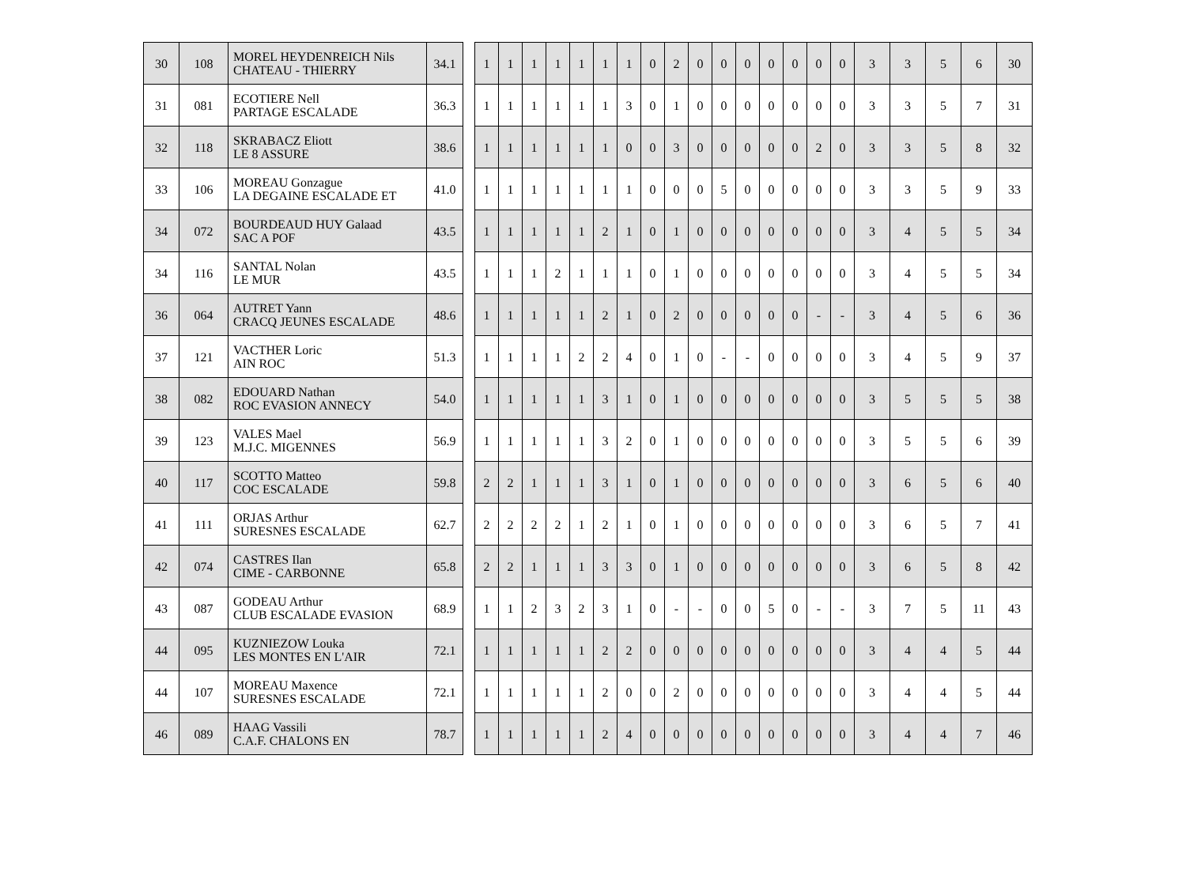| 30 | 108 | MOREL HEYDENREICH Nils CHATEAU - THIERRY | 34.1 |
| 31 | 081 | ECOTIERE Nell PARTAGE ESCALADE | 36.3 |
| 32 | 118 | SKRABACZ Eliott LE 8 ASSURE | 38.6 |
| 33 | 106 | MOREAU Gonzague LA DEGAINE ESCALADE ET | 41.0 |
| 34 | 072 | BOURDEAUD HUY Galaad SAC A POF | 43.5 |
| 34 | 116 | SANTAL Nolan LE MUR | 43.5 |
| 36 | 064 | AUTRET Yann CRACQ JEUNES ESCALADE | 48.6 |
| 37 | 121 | VACTHER Loric AIN ROC | 51.3 |
| 38 | 082 | EDOUARD Nathan ROC EVASION ANNECY | 54.0 |
| 39 | 123 | VALES Mael M.J.C. MIGENNES | 56.9 |
| 40 | 117 | SCOTTO Matteo COC ESCALADE | 59.8 |
| 41 | 111 | ORJAS Arthur SURESNES ESCALADE | 62.7 |
| 42 | 074 | CASTRES Ilan CIME - CARBONNE | 65.8 |
| 43 | 087 | GODEAU Arthur CLUB ESCALADE EVASION | 68.9 |
| 44 | 095 | KUZNIEZOW Louka LES MONTES EN L'AIR | 72.1 |
| 44 | 107 | MOREAU Maxence SURESNES ESCALADE | 72.1 |
| 46 | 089 | HAAG Vassili C.A.F. CHALONS EN | 78.7 |
| 1 | 1 | 1 | 1 | 1 | 1 | 1 | 0 | 2 | 0 | 0 | 0 | 0 | 0 | 0 | 0 | 3 | 3 | 5 | 6 | 30 |
| 1 | 1 | 1 | 1 | 1 | 1 | 3 | 0 | 1 | 0 | 0 | 0 | 0 | 0 | 0 | 0 | 3 | 3 | 5 | 7 | 31 |
| 1 | 1 | 1 | 1 | 1 | 1 | 0 | 0 | 3 | 0 | 0 | 0 | 0 | 0 | 2 | 0 | 3 | 3 | 5 | 8 | 32 |
| 1 | 1 | 1 | 1 | 1 | 1 | 1 | 0 | 0 | 0 | 5 | 0 | 0 | 0 | 0 | 0 | 3 | 3 | 5 | 9 | 33 |
| 1 | 1 | 1 | 1 | 1 | 2 | 1 | 0 | 1 | 0 | 0 | 0 | 0 | 0 | 0 | 0 | 3 | 4 | 5 | 5 | 34 |
| 1 | 1 | 1 | 2 | 1 | 1 | 1 | 0 | 1 | 0 | 0 | 0 | 0 | 0 | 0 | 0 | 3 | 4 | 5 | 5 | 34 |
| 1 | 1 | 1 | 1 | 1 | 2 | 1 | 0 | 2 | 0 | 0 | 0 | 0 | 0 | - | - | 3 | 4 | 5 | 6 | 36 |
| 1 | 1 | 1 | 1 | 2 | 2 | 4 | 0 | 1 | 0 | - | - | 0 | 0 | 0 | 0 | 3 | 4 | 5 | 9 | 37 |
| 1 | 1 | 1 | 1 | 1 | 3 | 1 | 0 | 1 | 0 | 0 | 0 | 0 | 0 | 0 | 0 | 3 | 5 | 5 | 5 | 38 |
| 1 | 1 | 1 | 1 | 1 | 3 | 2 | 0 | 1 | 0 | 0 | 0 | 0 | 0 | 0 | 0 | 3 | 5 | 5 | 6 | 39 |
| 2 | 2 | 1 | 1 | 1 | 3 | 1 | 0 | 1 | 0 | 0 | 0 | 0 | 0 | 0 | 0 | 3 | 6 | 5 | 6 | 40 |
| 2 | 2 | 2 | 2 | 1 | 2 | 1 | 0 | 1 | 0 | 0 | 0 | 0 | 0 | 0 | 0 | 3 | 6 | 5 | 7 | 41 |
| 2 | 2 | 1 | 1 | 1 | 3 | 3 | 0 | 1 | 0 | 0 | 0 | 0 | 0 | 0 | 0 | 3 | 6 | 5 | 8 | 42 |
| 1 | 1 | 2 | 3 | 2 | 3 | 1 | 0 | - | - | 0 | 0 | 5 | 0 | - | - | 3 | 7 | 5 | 11 | 43 |
| 1 | 1 | 1 | 1 | 1 | 2 | 2 | 0 | 0 | 0 | 0 | 0 | 0 | 0 | 0 | 0 | 3 | 4 | 4 | 5 | 44 |
| 1 | 1 | 1 | 1 | 1 | 2 | 0 | 0 | 2 | 0 | 0 | 0 | 0 | 0 | 0 | 0 | 3 | 4 | 4 | 5 | 44 |
| 1 | 1 | 1 | 1 | 1 | 2 | 4 | 0 | 0 | 0 | 0 | 0 | 0 | 0 | 0 | 0 | 3 | 4 | 4 | 7 | 46 |